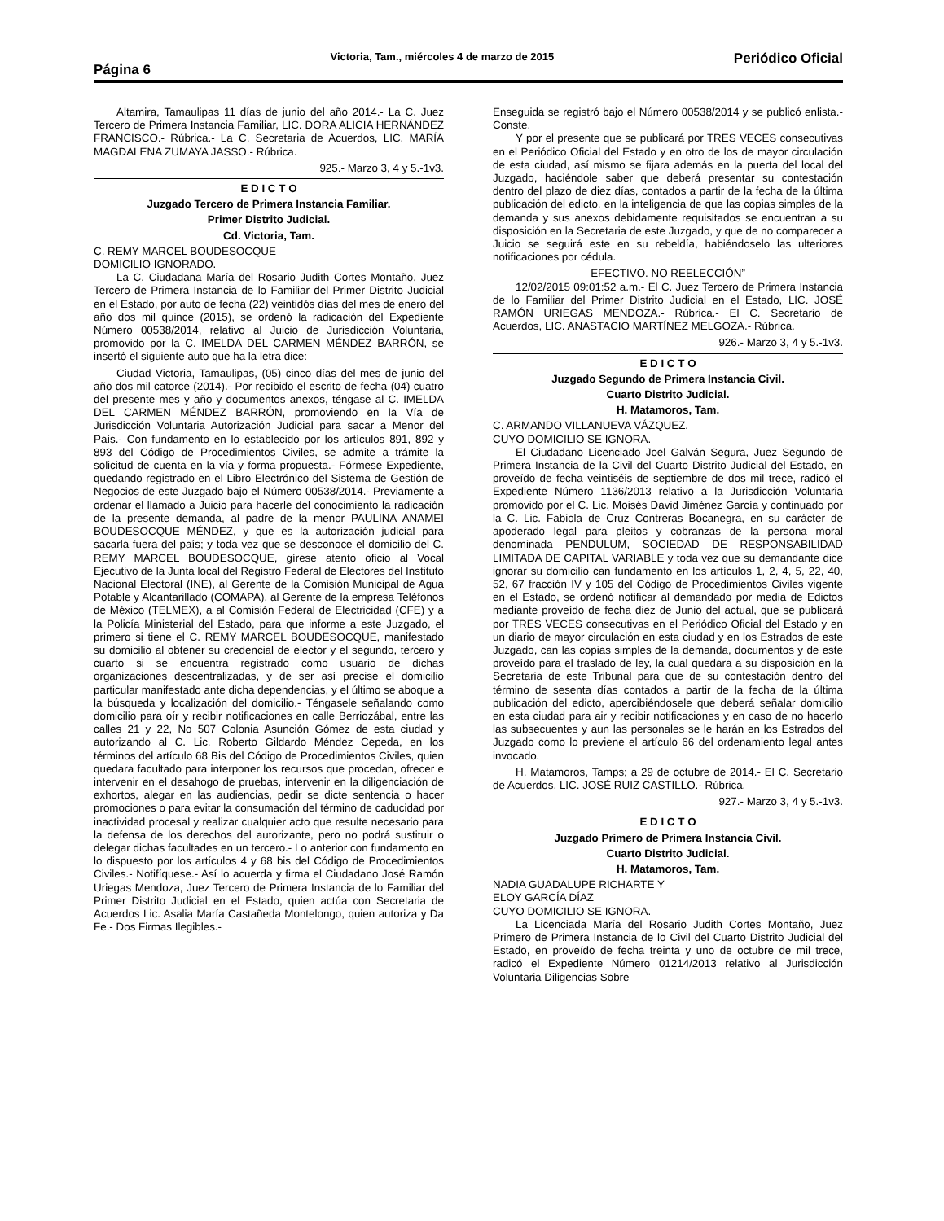Página 6
Victoria, Tam., miércoles 4 de marzo de 2015
Periódico Oficial
Altamira, Tamaulipas 11 días de junio del año 2014.- La C. Juez Tercero de Primera Instancia Familiar, LIC. DORA ALICIA HERNÁNDEZ FRANCISCO.- Rúbrica.- La C. Secretaria de Acuerdos, LIC. MARÍA MAGDALENA ZUMAYA JASSO.- Rúbrica.
925.- Marzo 3, 4 y 5.-1v3.
E D I C T O
Juzgado Tercero de Primera Instancia Familiar.
Primer Distrito Judicial.
Cd. Victoria, Tam.
C. REMY MARCEL BOUDESOCQUE
DOMICILIO IGNORADO.
La C. Ciudadana María del Rosario Judith Cortes Montaño, Juez Tercero de Primera Instancia de lo Familiar del Primer Distrito Judicial en el Estado, por auto de fecha (22) veintidós días del mes de enero del año dos mil quince (2015), se ordenó la radicación del Expediente Número 00538/2014, relativo al Juicio de Jurisdicción Voluntaria, promovido por la C. IMELDA DEL CARMEN MÉNDEZ BARRÓN, se insertó el siguiente auto que ha la letra dice:
Ciudad Victoria, Tamaulipas, (05) cinco días del mes de junio del año dos mil catorce (2014).- Por recibido el escrito de fecha (04) cuatro del presente mes y año y documentos anexos, téngase al C. IMELDA DEL CARMEN MÉNDEZ BARRÓN, promoviendo en la Vía de Jurisdicción Voluntaria Autorización Judicial para sacar a Menor del País.- Con fundamento en lo establecido por los artículos 891, 892 y 893 del Código de Procedimientos Civiles, se admite a trámite la solicitud de cuenta en la vía y forma propuesta.- Fórmese Expediente, quedando registrado en el Libro Electrónico del Sistema de Gestión de Negocios de este Juzgado bajo el Número 00538/2014.- Previamente a ordenar el llamado a Juicio para hacerle del conocimiento la radicación de la presente demanda, al padre de la menor PAULINA ANAMEI BOUDESOCQUE MÉNDEZ, y que es la autorización judicial para sacarla fuera del país; y toda vez que se desconoce el domicilio del C. REMY MARCEL BOUDESOCQUE, gírese atento oficio al Vocal Ejecutivo de la Junta local del Registro Federal de Electores del Instituto Nacional Electoral (INE), al Gerente de la Comisión Municipal de Agua Potable y Alcantarillado (COMAPA), al Gerente de la empresa Teléfonos de México (TELMEX), a al Comisión Federal de Electricidad (CFE) y a la Policía Ministerial del Estado, para que informe a este Juzgado, el primero si tiene el C. REMY MARCEL BOUDESOCQUE, manifestado su domicilio al obtener su credencial de elector y el segundo, tercero y cuarto si se encuentra registrado como usuario de dichas organizaciones descentralizadas, y de ser así precise el domicilio particular manifestado ante dicha dependencias, y el último se aboque a la búsqueda y localización del domicilio.- Téngasele señalando como domicilio para oír y recibir notificaciones en calle Berriozábal, entre las calles 21 y 22, No 507 Colonia Asunción Gómez de esta ciudad y autorizando al C. Lic. Roberto Gildardo Méndez Cepeda, en los términos del artículo 68 Bis del Código de Procedimientos Civiles, quien quedara facultado para interponer los recursos que procedan, ofrecer e intervenir en el desahogo de pruebas, intervenir en la diligenciación de exhortos, alegar en las audiencias, pedir se dicte sentencia o hacer promociones o para evitar la consumación del término de caducidad por inactividad procesal y realizar cualquier acto que resulte necesario para la defensa de los derechos del autorizante, pero no podrá sustituir o delegar dichas facultades en un tercero.- Lo anterior con fundamento en lo dispuesto por los artículos 4 y 68 bis del Código de Procedimientos Civiles.- Notifíquese.- Así lo acuerda y firma el Ciudadano José Ramón Uriegas Mendoza, Juez Tercero de Primera Instancia de lo Familiar del Primer Distrito Judicial en el Estado, quien actúa con Secretaria de Acuerdos Lic. Asalia María Castañeda Montelongo, quien autoriza y Da Fe.- Dos Firmas Ilegibles.-
Enseguida se registró bajo el Número 00538/2014 y se publicó enlista.- Conste.
Y por el presente que se publicará por TRES VECES consecutivas en el Periódico Oficial del Estado y en otro de los de mayor circulación de esta ciudad, así mismo se fijara además en la puerta del local del Juzgado, haciéndole saber que deberá presentar su contestación dentro del plazo de diez días, contados a partir de la fecha de la última publicación del edicto, en la inteligencia de que las copias simples de la demanda y sus anexos debidamente requisitados se encuentran a su disposición en la Secretaria de este Juzgado, y que de no comparecer a Juicio se seguirá este en su rebeldía, habiéndoselo las ulteriores notificaciones por cédula.
EFECTIVO. NO REELECCIÓN”
12/02/2015 09:01:52 a.m.- El C. Juez Tercero de Primera Instancia de lo Familiar del Primer Distrito Judicial en el Estado, LIC. JOSÉ RAMÓN URIEGAS MENDOZA.- Rúbrica.- El C. Secretario de Acuerdos, LIC. ANASTACIO MARTÍNEZ MELGOZA.- Rúbrica.
926.- Marzo 3, 4 y 5.-1v3.
E D I C T O
Juzgado Segundo de Primera Instancia Civil.
Cuarto Distrito Judicial.
H. Matamoros, Tam.
C. ARMANDO VILLANUEVA VÁZQUEZ.
CUYO DOMICILIO SE IGNORA.
El Ciudadano Licenciado Joel Galván Segura, Juez Segundo de Primera Instancia de la Civil del Cuarto Distrito Judicial del Estado, en proveído de fecha veintiséis de septiembre de dos mil trece, radicó el Expediente Número 1136/2013 relativo a la Jurisdicción Voluntaria promovido por el C. Lic. Moisés David Jiménez García y continuado por la C. Lic. Fabiola de Cruz Contreras Bocanegra, en su carácter de apoderado legal para pleitos y cobranzas de la persona moral denominada PENDULUM, SOCIEDAD DE RESPONSABILIDAD LIMITADA DE CAPITAL VARIABLE y toda vez que su demandante dice ignorar su domicilio can fundamento en los artículos 1, 2, 4, 5, 22, 40, 52, 67 fracción IV y 105 del Código de Procedimientos Civiles vigente en el Estado, se ordenó notificar al demandado por media de Edictos mediante proveído de fecha diez de Junio del actual, que se publicará por TRES VECES consecutivas en el Periódico Oficial del Estado y en un diario de mayor circulación en esta ciudad y en los Estrados de este Juzgado, can las copias simples de la demanda, documentos y de este proveído para el traslado de ley, la cual quedara a su disposición en la Secretaria de este Tribunal para que de su contestación dentro del término de sesenta días contados a partir de la fecha de la última publicación del edicto, apercibiéndosele que deberá señalar domicilio en esta ciudad para air y recibir notificaciones y en caso de no hacerlo las subsecuentes y aun las personales se le harán en los Estrados del Juzgado como lo previene el artículo 66 del ordenamiento legal antes invocado.
H. Matamoros, Tamps; a 29 de octubre de 2014.- El C. Secretario de Acuerdos, LIC. JOSÉ RUIZ CASTILLO.- Rúbrica.
927.- Marzo 3, 4 y 5.-1v3.
E D I C T O
Juzgado Primero de Primera Instancia Civil.
Cuarto Distrito Judicial.
H. Matamoros, Tam.
NADIA GUADALUPE RICHARTE Y
ELOY GARCÍA DÍAZ
CUYO DOMICILIO SE IGNORA.
La Licenciada María del Rosario Judith Cortes Montaño, Juez Primero de Primera Instancia de lo Civil del Cuarto Distrito Judicial del Estado, en proveído de fecha treinta y uno de octubre de mil trece, radicó el Expediente Número 01214/2013 relativo al Jurisdicción Voluntaria Diligencias Sobre